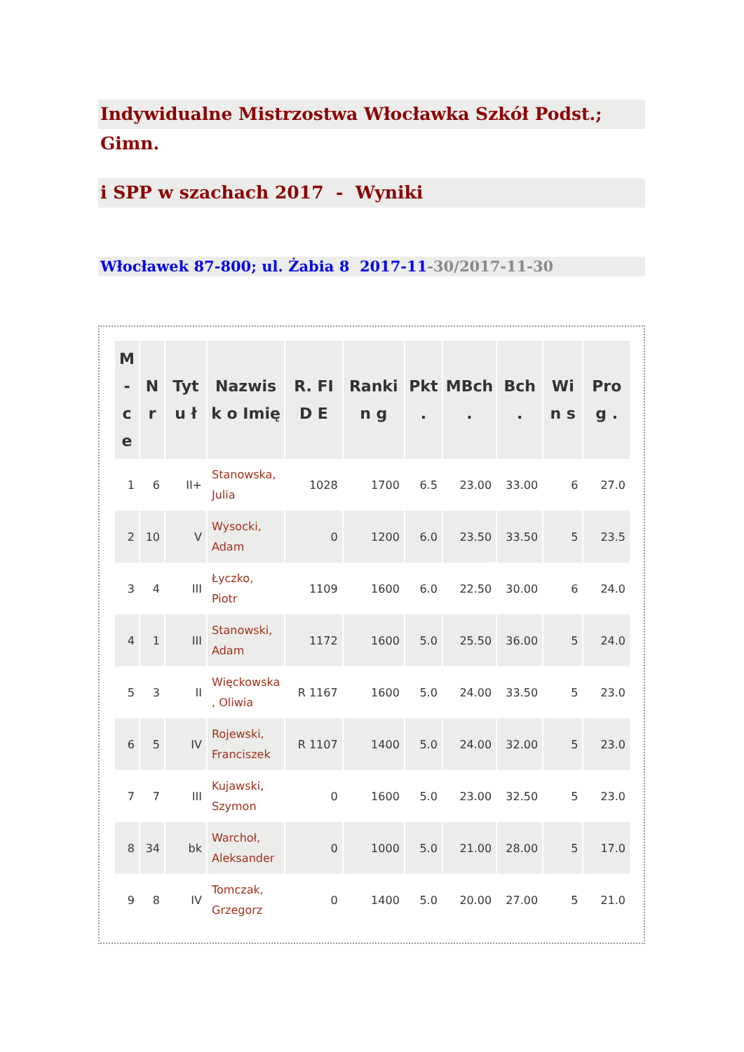Indywidualne Mistrzostwa Włocławka Szkół Podst.; Gimn.
i SPP w szachach 2017 - Wyniki
Włocławek 87-800; ul. Żabia 8 2017-11-30/2017-11-30
| M - c e | N r | Tytu ł | Nazwisk o Imię | R. FID E | Rankin g | Pkt . | MBch . | Bch . | Win s | Prog . |
| --- | --- | --- | --- | --- | --- | --- | --- | --- | --- | --- |
| 1 | 6 | II+ | Stanowska, Julia | 1028 | 1700 | 6.5 | 23.00 | 33.00 | 6 | 27.0 |
| 2 | 10 | V | Wysocki, Adam | 0 | 1200 | 6.0 | 23.50 | 33.50 | 5 | 23.5 |
| 3 | 4 | III | Łyczko, Piotr | 1109 | 1600 | 6.0 | 22.50 | 30.00 | 6 | 24.0 |
| 4 | 1 | III | Stanowski, Adam | 1172 | 1600 | 5.0 | 25.50 | 36.00 | 5 | 24.0 |
| 5 | 3 | II | Więckowska , Oliwia | R 1167 | 1600 | 5.0 | 24.00 | 33.50 | 5 | 23.0 |
| 6 | 5 | IV | Rojewski, Franciszek | R 1107 | 1400 | 5.0 | 24.00 | 32.00 | 5 | 23.0 |
| 7 | 7 | III | Kujawski, Szymon | 0 | 1600 | 5.0 | 23.00 | 32.50 | 5 | 23.0 |
| 8 | 34 | bk | Warchoł, Aleksander | 0 | 1000 | 5.0 | 21.00 | 28.00 | 5 | 17.0 |
| 9 | 8 | IV | Tomczak, Grzegorz | 0 | 1400 | 5.0 | 20.00 | 27.00 | 5 | 21.0 |